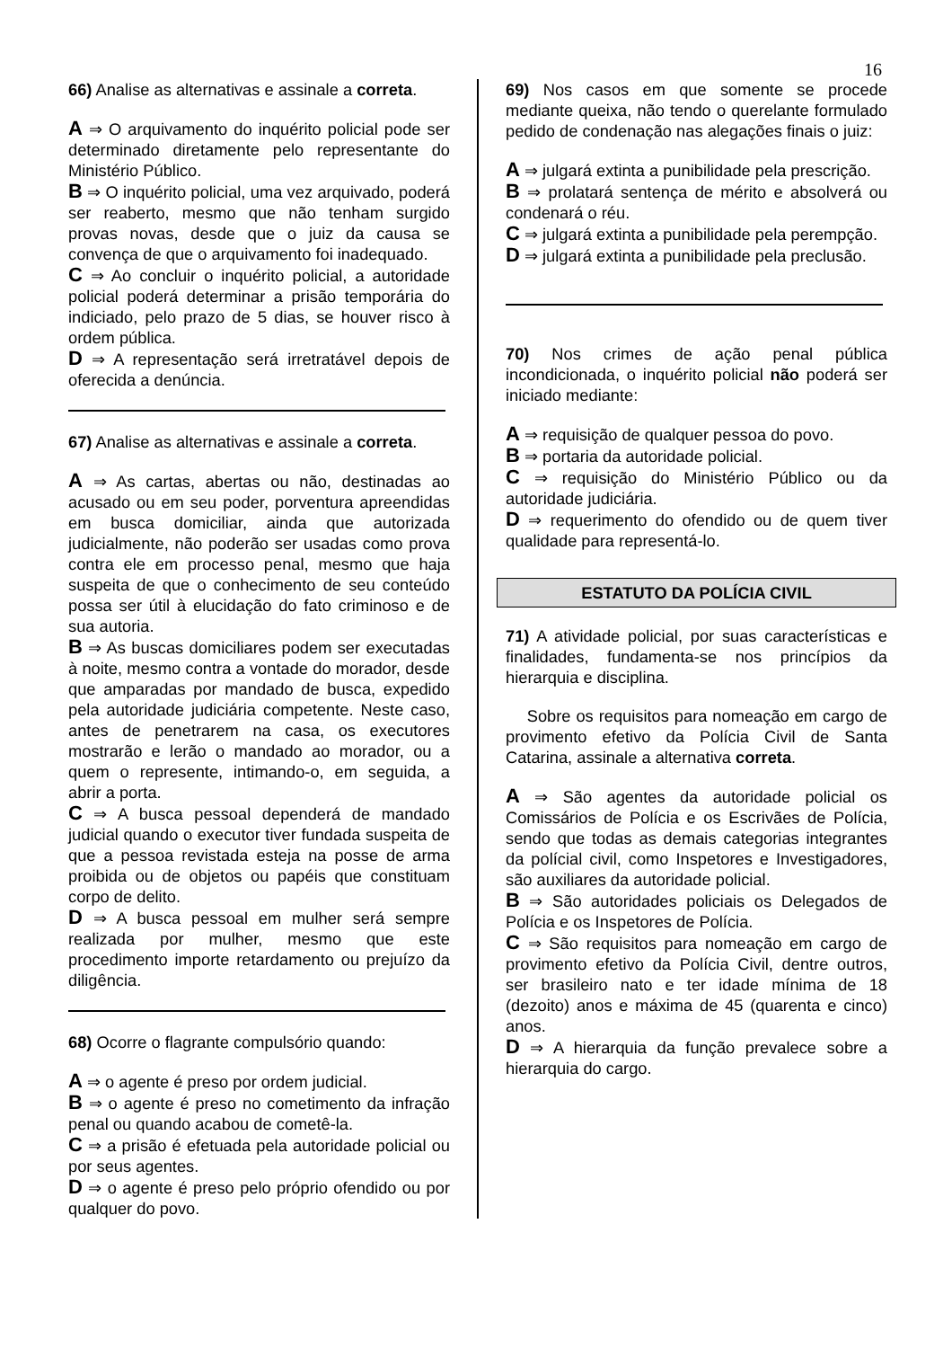16
66) Analise as alternativas e assinale a correta.
A ⇒ O arquivamento do inquérito policial pode ser determinado diretamente pelo representante do Ministério Público.
B ⇒ O inquérito policial, uma vez arquivado, poderá ser reaberto, mesmo que não tenham surgido provas novas, desde que o juiz da causa se convença de que o arquivamento foi inadequado.
C ⇒ Ao concluir o inquérito policial, a autoridade policial poderá determinar a prisão temporária do indiciado, pelo prazo de 5 dias, se houver risco à ordem pública.
D ⇒ A representação será irretratável depois de oferecida a denúncia.
67) Analise as alternativas e assinale a correta.
A ⇒ As cartas, abertas ou não, destinadas ao acusado ou em seu poder, porventura apreendidas em busca domiciliar, ainda que autorizada judicialmente, não poderão ser usadas como prova contra ele em processo penal, mesmo que haja suspeita de que o conhecimento de seu conteúdo possa ser útil à elucidação do fato criminoso e de sua autoria.
B ⇒ As buscas domiciliares podem ser executadas à noite, mesmo contra a vontade do morador, desde que amparadas por mandado de busca, expedido pela autoridade judiciária competente. Neste caso, antes de penetrarem na casa, os executores mostrarão e lerão o mandado ao morador, ou a quem o represente, intimando-o, em seguida, a abrir a porta.
C ⇒ A busca pessoal dependerá de mandado judicial quando o executor tiver fundada suspeita de que a pessoa revistada esteja na posse de arma proibida ou de objetos ou papéis que constituam corpo de delito.
D ⇒ A busca pessoal em mulher será sempre realizada por mulher, mesmo que este procedimento importe retardamento ou prejuízo da diligência.
68) Ocorre o flagrante compulsório quando:
A ⇒ o agente é preso por ordem judicial.
B ⇒ o agente é preso no cometimento da infração penal ou quando acabou de cometê-la.
C ⇒ a prisão é efetuada pela autoridade policial ou por seus agentes.
D ⇒ o agente é preso pelo próprio ofendido ou por qualquer do povo.
69) Nos casos em que somente se procede mediante queixa, não tendo o querelante formulado pedido de condenação nas alegações finais o juiz:
A ⇒ julgará extinta a punibilidade pela prescrição.
B ⇒ prolatará sentença de mérito e absolverá ou condenará o réu.
C ⇒ julgará extinta a punibilidade pela perempção.
D ⇒ julgará extinta a punibilidade pela preclusão.
70) Nos crimes de ação penal pública incondicionada, o inquérito policial não poderá ser iniciado mediante:
A ⇒ requisição de qualquer pessoa do povo.
B ⇒ portaria da autoridade policial.
C ⇒ requisição do Ministério Público ou da autoridade judiciária.
D ⇒ requerimento do ofendido ou de quem tiver qualidade para representá-lo.
ESTATUTO DA POLÍCIA CIVIL
71) A atividade policial, por suas características e finalidades, fundamenta-se nos princípios da hierarquia e disciplina.
Sobre os requisitos para nomeação em cargo de provimento efetivo da Polícia Civil de Santa Catarina, assinale a alternativa correta.
A ⇒ São agentes da autoridade policial os Comissários de Polícia e os Escrivães de Polícia, sendo que todas as demais categorias integrantes da polícial civil, como Inspetores e Investigadores, são auxiliares da autoridade policial.
B ⇒ São autoridades policiais os Delegados de Polícia e os Inspetores de Polícia.
C ⇒ São requisitos para nomeação em cargo de provimento efetivo da Polícia Civil, dentre outros, ser brasileiro nato e ter idade mínima de 18 (dezoito) anos e máxima de 45 (quarenta e cinco) anos.
D ⇒ A hierarquia da função prevalece sobre a hierarquia do cargo.